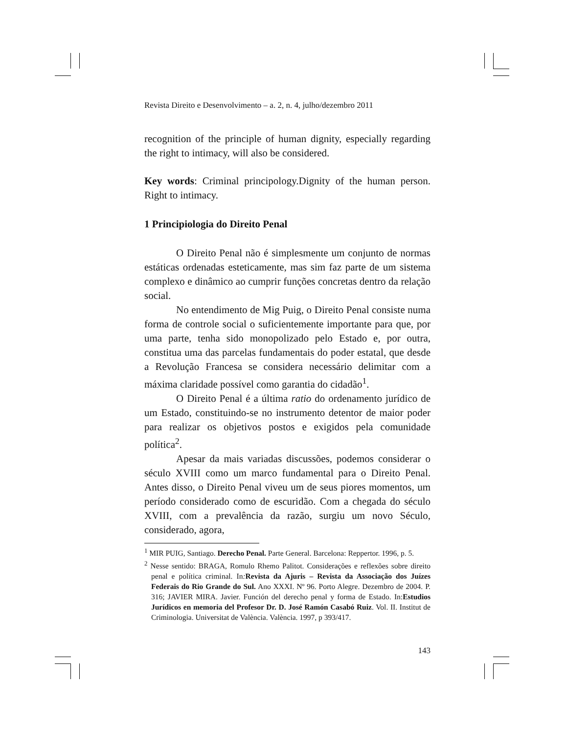Revista Direito e Desenvolvimento – a. 2, n. 4, julho/dezembro 2011
recognition of the principle of human dignity, especially regarding the right to intimacy, will also be considered.
Key words: Criminal principology.Dignity of the human person. Right to intimacy.
1 Principiologia do Direito Penal
O Direito Penal não é simplesmente um conjunto de normas estáticas ordenadas esteticamente, mas sim faz parte de um sistema complexo e dinâmico ao cumprir funções concretas dentro da relação social.
No entendimento de Mig Puig, o Direito Penal consiste numa forma de controle social o suficientemente importante para que, por uma parte, tenha sido monopolizado pelo Estado e, por outra, constitua uma das parcelas fundamentais do poder estatal, que desde a Revolução Francesa se considera necessário delimitar com a máxima claridade possível como garantia do cidadão<sup>1</sup>.
O Direito Penal é a última ratio do ordenamento jurídico de um Estado, constituindo-se no instrumento detentor de maior poder para realizar os objetivos postos e exigidos pela comunidade política<sup>2</sup>.
Apesar da mais variadas discussões, podemos considerar o século XVIII como um marco fundamental para o Direito Penal. Antes disso, o Direito Penal viveu um de seus piores momentos, um período considerado como de escuridão. Com a chegada do século XVIII, com a prevalência da razão, surgiu um novo Século, considerado, agora,
<sup>1</sup> MIR PUIG, Santiago. Derecho Penal. Parte General. Barcelona: Reppertor. 1996, p. 5.
<sup>2</sup> Nesse sentido: BRAGA, Romulo Rhemo Palitot. Considerações e reflexões sobre direito penal e política criminal. In: Revista da Ajuris – Revista da Associação dos Juízes Federais do Rio Grande do Sul. Ano XXXI. Nº 96. Porto Alegre. Dezembro de 2004. P. 316; JAVIER MIRA. Javier. Función del derecho penal y forma de Estado. In:Estudios Jurídicos en memoria del Profesor Dr. D. José Ramón Casabó Ruiz. Vol. II. Institut de Criminologia. Universitat de València. València. 1997, p 393/417.
143